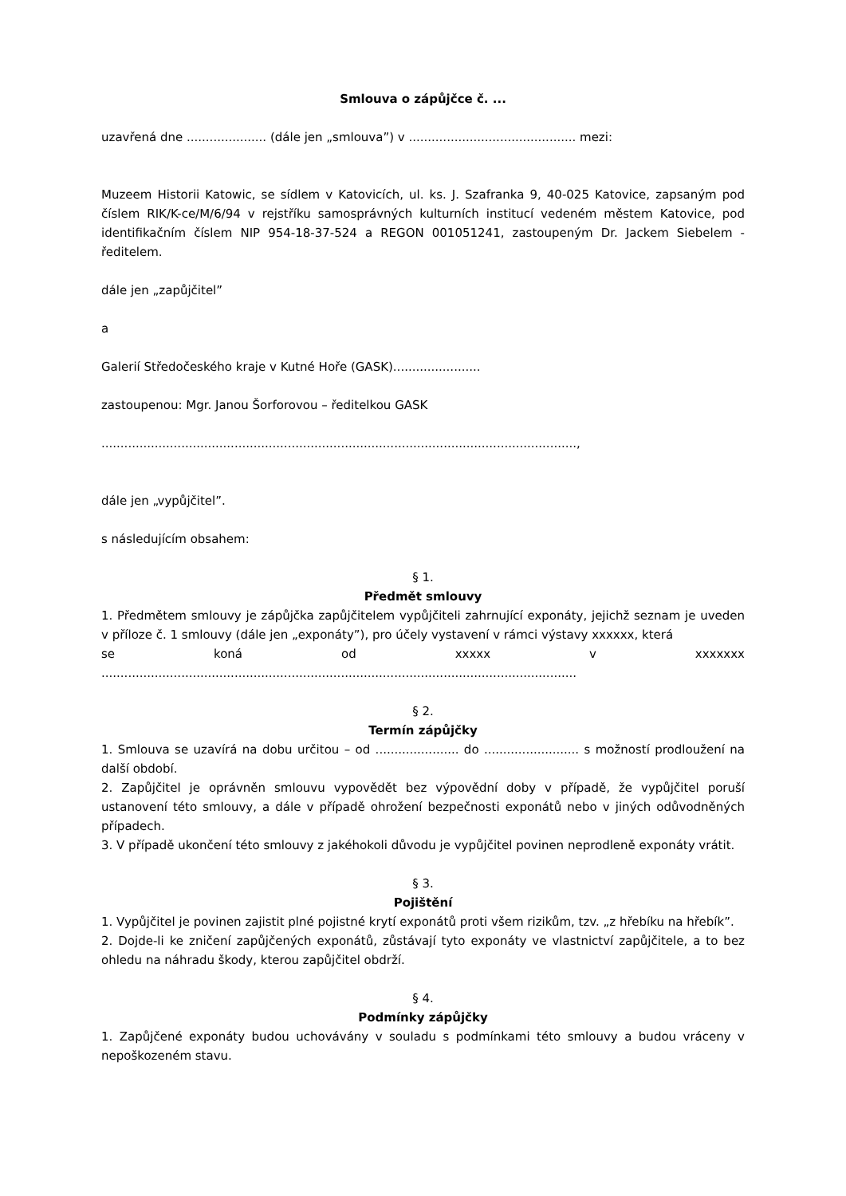Smlouva o zápůjčce č. ...
uzavřená dne ..................... (dále jen „smlouva”) v ............................................ mezi:
Muzeem Historii Katowic, se sídlem v Katovicích, ul. ks. J. Szafranka 9, 40-025 Katovice, zapsaným pod číslem RIK/K-ce/M/6/94 v rejstříku samosprávných kulturních institucí vedeném městem Katovice, pod identifikačním číslem NIP 954-18-37-524 a REGON 001051241, zastoupeným Dr. Jackem Siebelem - ředitelem.
dále jen „zapůjčitel”
a
Galerií Středočeského kraje v Kutné Hoře (GASK).......................
zastoupenou: Mgr. Janou Šorforovou – ředitelkou GASK
.............................................................................................................................,
dále jen „vypůjčitel”.
s následujícím obsahem:
§ 1.
Předmět smlouvy
1. Předmětem smlouvy je zápůjčka zapůjčitelem vypůjčiteli zahrnující exponáty, jejichž seznam je uveden v příloze č. 1 smlouvy (dále jen „exponáty”), pro účely vystavení v rámci výstavy xxxxxx, která
se koná od xxxxx v xxxxxxx
.............................................................................................................................
§ 2.
Termín zápůjčky
1. Smlouva se uzavírá na dobu určitou – od ...................... do ......................... s možností prodloužení na další období.
2. Zapůjčitel je oprávněn smlouvu vypovědět bez výpovědní doby v případě, že vypůjčitel poruší ustanovení této smlouvy, a dále v případě ohrožení bezpečnosti exponátů nebo v jiných odůvodněných případech.
3. V případě ukončení této smlouvy z jakéhokoli důvodu je vypůjčitel povinen neprodleně exponáty vrátit.
§ 3.
Pojištění
1. Vypůjčitel je povinen zajistit plné pojistné krytí exponátů proti všem rizikům, tzv. „z hřebíku na hřebík”.
2. Dojde-li ke zničení zapůjčených exponátů, zůstávají tyto exponáty ve vlastnictví zapůjčitele, a to bez ohledu na náhradu škody, kterou zapůjčitel obdrží.
§ 4.
Podmínky zápůjčky
1. Zapůjčené exponáty budou uchovávány v souladu s podmínkami této smlouvy a budou vráceny v nepoškozeném stavu.